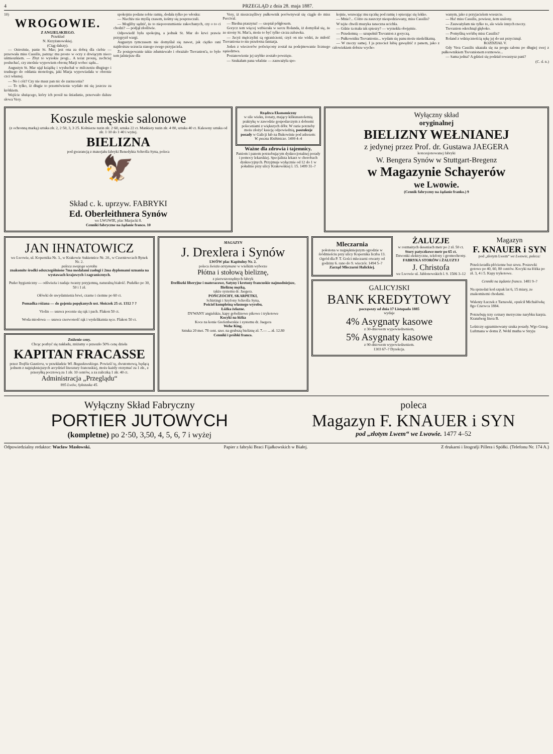4 PRZEGLĄD z dnia 28. maja 1887.
10)
WROGOWIE.
Z ANGIELSKIEGO.
Przekład
N. Krzyżanowskiej.
(Ciąg dalszy).
— Ostrożnie, panie St. Mar; jest ona za dobrą dla ciebie — przerwała miss Cassilis, patrząc mu prosto w oczy z drwiącym nieco uśmieszkiem. — Zbyt to wysokie progi... A teraz proszę, zechciej posłuchać, czy znośnie wypowiem obronę Marji wobec sądu...
Augustyn St. Mar ujął książkę i wysłuchał w milczeniu długiego i trudnego do oddania monologu, jaki Marja wypowiadała w obronie czci własnej.
— No i cóż? Czy nie masz pan nic do zarzucenia?
— To tylko, iż długie to przemówienie wydało mi się jeszcze za krótkiem.
Wejście służącego, który ich prosił na śniadanie, przerwało dalsze słowa Very.
spokojnie podane sobie ramię, dodała tylko po włosku:
— Niechże nie myślą czasem, żeśmy się posprzeczali.
— Mogliby sądzić, że to nieporozumienie zakochanych, czy o to ci chodzi? — podjął złośliwie.
Odpowiedź była spokojną, a jednak St. Mar do krwi prawie przygryzł wargi.
Augustyn tymczasem nie domyślał się nawet, jak ciężko rani najdroższe uczucia starego swego przyjaciela.
Że postępowanie takie zdumiewało i obrażało Trevanion'a, to było tem jaśniejsze dla
Very, iż nieszczęśliwy pułkownik porównywał się ciągle do miss Percival.
— Biedna ptaszyna! — szeptał półgłosem.
Gorycz tem więcej wzbierała w sercu Rolanda, iż domyślał się, że ze strony St. Mar'a, może to być tylko czcza zabawka.
— Jacyż mężczyźni są ograniczeni; czyż on nie widzi, że miłość Trevaniona to nie przelotna fantazja.
Jeden z wieczorów poświęcony został na podejmowanie licznego sąsiedztwa.
Postanowienie jej szybko zostało powzięte.
— Szukałam pana właśnie — zauważyła spo-
kojnie, wsuwając mu rączkę pod ramię i opierając się lekko.
— Mnie?... Cóżto za zaszczyt niespodziewany, miss Cassilis?
W tejże chwili muzyka taneczna ucichła.
— Gdzie ta mała tak spieszy? — wyrzekła obojętnie.
— Przedemną — uzupełnił Trevanion z goryczą.
— Pułkowniku Trevanionie... wydam się panu może niedelikatną.
— W rzeczy samej. I ja przecież lubię gawędzić z panem, jako z człowiekiem dobrze wycho-
wanym, jako z przyjacielem wreszcie.
— Ha! miss Cassilis, powiesz, żem szalony.
— Zauważyłam nie tylko to, ale wiele innych rzeczy.
Trevanion odetchnął głęboko.
— Pomyślną wróżbę miss Cassilis?
Roland z wdzięcznością rękę jej do ust przycisnął.
ROZDZIAŁ V.
Gdy Vera Cassilis ukazała się na progu salonu po długiej swej z pułkownikiem Trevanionem rozmowie...
— Sama jedna? A gdzież się podział towarzysz pani?
(C. d. n.)
Koszule męskie salonowe
(z ochronną marką) sztuka złr. 2, 2·50, 3, 3·25. Kołnierze tuzin złr. 2·60, sztuka 22 ct. Mankiety tuzin złr. 4·80, sztuka 40 ct. Kalesony sztuka od złr. 1·10 do 1·40 i wyżej.
BIELIZNA
pod gwarancją z materjału fabryki Benedykta Schrolla Syna, poleca
🦅
Skład c. k. uprzyw. FABRYKI
Ed. Oberleithnera Synów
we LWOWIE, plac Marjacki 8.
Cenniki fabryczne na żądanie franco. 10
Rządzca Ekonomiczny
w sile wieku, żonaty, mający kilkunastoletnią praktykę w zawodzie gospodarczym z dobremi poleceniami z większych dóbr. W razie potrzeby może złożyć kaucję odpowiednią, poszukuje posady w Galicji lub na Bukowinie pod adresem: W. poczta Knihinicze. 1499 4–4
Ważne dla zdrowia i tajemnicy.
Paniom i panom potrzebującym dyskrecjonalnej porady i pomocy lekarskiej. Specjalista lekarz w chorobach dyskrecyjnych. Przyjmuje wyłącznie od 12 do 1 w południe przy ulicy Krakowskiej l. 15. 1499 31–?
Wyłączny skład
oryginalnej
BIELIZNY WEŁNIANEJ
z jedynej przez Prof. dr. Gustawa JAEGERA
koncesjonowanej fabryki
W. Bengera Synów w Stuttgart-Bregenz
w Magazynie Schayerów
we Lwowie.
(Cennik fabryczny na żądanie franko.) 9
JAN IHNATOWICZ
we Lwowie, ul. Kopernika Nr. 3., w Krakowie Sukiennice Nr. 20., w Czerniowcach Rynek Nr. 2.
poleca swojego wyrobu
znakomite środki odszczególnione 7ma medalami zasługi i 2ma dyplomami uznania na wystawach krajowych i zagranicznych.
Puder hygieniczny — odświeża i nadaje twarzy przyjemną, naturalną białość. Pudełko po 30, 50 i 1 zł.
Ołówki do uwydatnienia brwi, czarne i ciemne po 60 ct.
Pomadka różana — do gojenia popękanych ust. Słoiczek 25 ct. 1312 ? ?
Violin — usuwa pocenie się rąk i pach. Flakon 50 ct.
Woda miodowa — usuwa czerwoność rąk i wydelikatnia ręce. Flakon 50 ct.
Zniżenie ceny.
Chcąc pozbyć się nakładu, zniżamy o przeszło 50% cenę dzieła
KAPITAN FRACASSE
przez Teofila Gautiera, w przekładzie Wł. Bogusławskiego. Powieść tę, dwutomową, będącą jednem z najpiękniejszych arcydzieł literatury francuskiej, może każdy otrzymać za 1 złr., z przesyłką pocztową za 1 złr. 10 centów, a za zaliczką 1 złr. 40 ct.
Administracja „Przeglądu“
895 Lwów, Sykstuska 45.
MAGAZYN
J. Drexlera i Synów
LWÓW plac Kapitulny Nr. 2.
poleca świeżo otrzymane w wielkim wyborze
Płótna i stołową bieliznę,
z pierwszorzędnych fabryk
Drelliszki liberyjne i materacowe, Satyny i kretony francuskie najmodniejsze,
Bieliznę męzką,
także systemu dr. Jaegera.
POŃCZOCHY, SKARPETKI,
Schirtingi i Szyfony Schrolla Syna,
Pościel kompletną własnego wyrobu,
Łóżka żelazne.
DYWANY angielskie, kapy gobelinowe pikowe i trykotowe
Kocyki na łóżka
Koce na konie Grefenberskie i systemu dr. Jaegera
Webe King.
Sztuka 20 met. 78 cent. szer. na grubszą bieliznę zł. 7.— ... zł. 12.80
Cenniki i próbki franco.
Mleczarnia
położona w najpiękniejszym ogrodzie w śródmieściu przy ulicy Kopernika liczba 13. Ogród dla P. T. Gości mleczarni otwarty od godziny 6. rano do 9. wieczór. 1494 5–? Zarząd Mleczarni Halickiej.
ŻALUZJE
w rozmaitych deseniach metr po 2 zł. 50 ct.
Story patyczkowe metr po 65 ct.
Dzwonki elektryczne, telefony i gromochrony.
FABRYKA STORÓW i ŻALUZYJ
J. Christofa
we Lwowie ul. Jabłonowskich l. 9. 1506 3–12
GALICYJSKI
BANK KREDYTOWY
począwszy od dnia 17 Listopada 1885
wydaje
4% Asygnaty kasowe
z 30-dniowem wypowiedzeniem,
5% Asygnaty kasowe
z 90-dniowem wypowiedzeniem.
1303 67–? Dyrekcja.
Magazyn
F. KNAUER i SYN
pod „złotym Lwem“ we Lwowie, poleca:
Prześcieradła płócienne bez szwu. Poszewki gotowe po 40, 60, 80 centów. Kocyki na łóżka po zł. 3, 4 i 5. Kapy trykotowe.
Cenniki na żądanie franco. 1481 9–?
Na sprzedaż koń szpak lat 6, 15 miary, ze znakomitemi chodami.
Walenty Łuczek z Tarnawki, opuścił Michałówkę 8go Czerwca 1884.
Potrzebuję trzy cetnary metryczne narybku karpia. Kranzberg litera B.
Leśniczy egzaminowany szuka posady. Wgo Grzeg. Luftmana w domu Z. Wohl mutha w Stryju
Wyłączny Skład Fabryczny
PORTIER JUTOWYCH
(kompletne) po 2·50, 3,50, 4, 5, 6, 7 i wyżej
poleca
Magazyn F. KNAUER i SYN
pod „złotym Lwem“ we Lwowie. 1477 4–52
Odpowiedzialny redaktor: Wacław Masłowski. Papier z fabryki Braci Fijałkowskich w Białej. Z drukarni i litografji Pillera i Spółki. (Telefonu Nr. 174 A.)